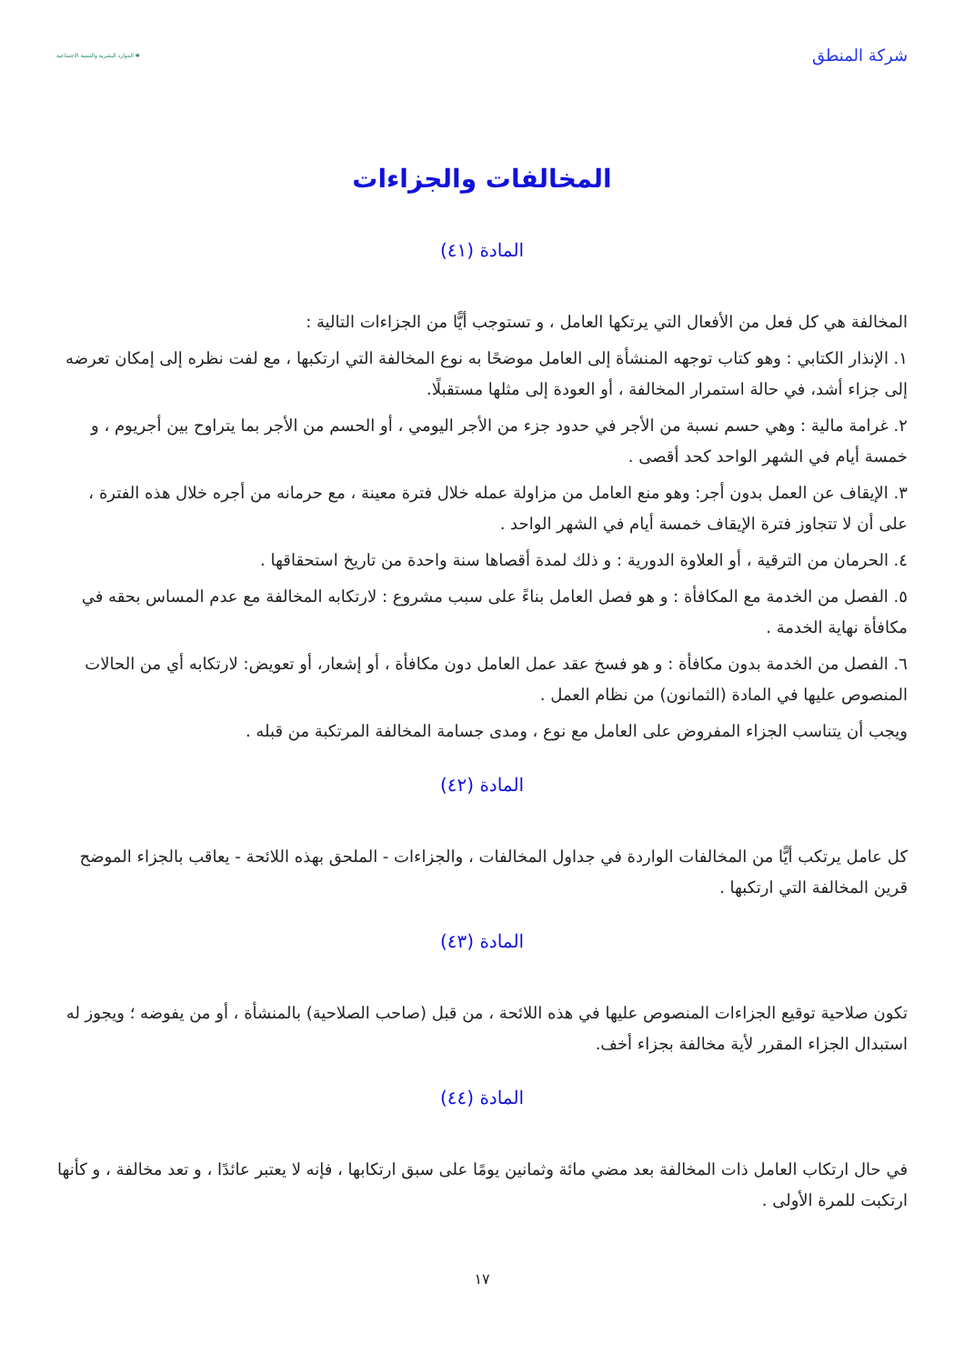شركة المنطق
الموارد البشرية والتنمية الاجتماعية ✱
المخالفات والجزاءات
المادة (٤١)
المخالفة هي كل فعل من الأفعال التي يرتكها العامل ، و تستوجب أيًّا من الجزاءات التالية :
١. الإنذار الكتابي : وهو كتاب توجهه المنشأة إلى العامل موضحًا به نوع المخالفة التي ارتكبها ، مع لفت نظره إلى إمكان تعرضه إلى جزاء أشد، في حالة استمرار المخالفة ، أو العودة إلى مثلها مستقبلًا.
٢. غرامة مالية : وهي حسم نسبة من الأجر في حدود جزء من الأجر اليومي ، أو الحسم من الأجر بما يتراوح بين أجريوم ، و خمسة أيام في الشهر الواحد كحد أقصى .
٣. الإيقاف عن العمل بدون أجر: وهو منع العامل من مزاولة عمله خلال فترة معينة ، مع حرمانه من أجره خلال هذه الفترة ، على أن لا تتجاوز فترة الإيقاف خمسة أيام في الشهر الواحد .
٤. الحرمان من الترقية ، أو العلاوة الدورية : و ذلك لمدة أقصاها سنة واحدة من تاريخ استحقاقها .
٥. الفصل من الخدمة مع المكافأة : و هو فصل العامل بناءً على سبب مشروع : لارتكابه المخالفة مع عدم المساس بحقه في مكافأة نهاية الخدمة .
٦. الفصل من الخدمة بدون مكافأة : و هو فسخ عقد عمل العامل دون مكافأة ، أو إشعار، أو تعويض: لارتكابه أي من الحالات المنصوص عليها في المادة (الثمانون) من نظام العمل .
ويجب أن يتناسب الجزاء المفروض على العامل مع نوع ، ومدى جسامة المخالفة المرتكبة من قبله .
المادة (٤٢)
كل عامل يرتكب أيًّا من المخالفات الواردة في جداول المخالفات ، والجزاءات - الملحق بهذه اللائحة - يعاقب بالجزاء الموضح قرين المخالفة التي ارتكبها .
المادة (٤٣)
تكون صلاحية توقيع الجزاءات المنصوص عليها في هذه اللائحة ، من قبل (صاحب الصلاحية) بالمنشأة ، أو من يفوضه ؛ ويجوز له استبدال الجزاء المقرر لأية مخالفة بجزاء أخف.
المادة (٤٤)
في حال ارتكاب العامل ذات المخالفة بعد مضي مائة وثمانين يومًا على سبق ارتكابها ، فإنه لا يعتبر عائدًا ، و تعد مخالفة ، و كأنها ارتكبت للمرة الأولى .
١٧